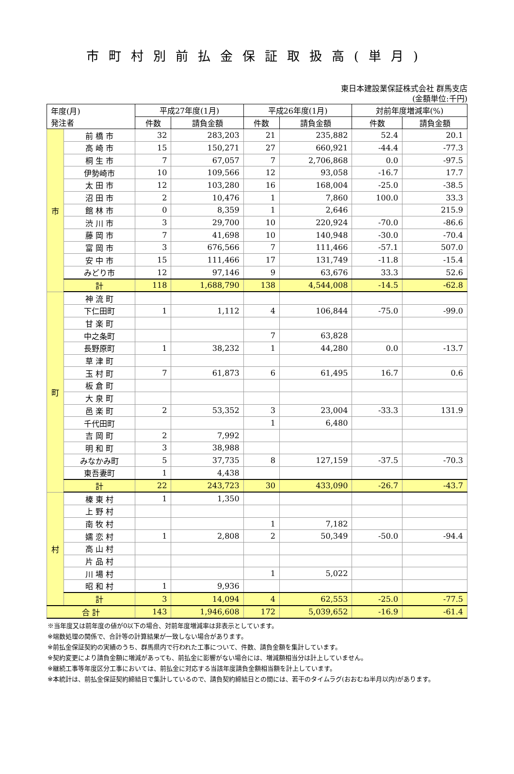市町村別前払金保証取扱高(単月)
東日本建設業保証株式会社 群馬支店
(金額単位:千円)
| 年度(月) 発注者 | | 平成27年度(1月) | | 平成26年度(1月) | | 対前年度増減率(%) | |
| --- | --- | --- | --- | --- | --- | --- | --- |
| | | 件数 | 請負金額 | 件数 | 請負金額 | 件数 | 請負金額 |
| 市 | 前 橋 市 | 32 | 283,203 | 21 | 235,882 | 52.4 | 20.1 |
| | 高 崎 市 | 15 | 150,271 | 27 | 660,921 | -44.4 | -77.3 |
| | 桐 生 市 | 7 | 67,057 | 7 | 2,706,868 | 0.0 | -97.5 |
| | 伊勢崎市 | 10 | 109,566 | 12 | 93,058 | -16.7 | 17.7 |
| | 太 田 市 | 12 | 103,280 | 16 | 168,004 | -25.0 | -38.5 |
| | 沼 田 市 | 2 | 10,476 | 1 | 7,860 | 100.0 | 33.3 |
| | 館 林 市 | 0 | 8,359 | 1 | 2,646 | | 215.9 |
| | 渋 川 市 | 3 | 29,700 | 10 | 220,924 | -70.0 | -86.6 |
| | 藤 岡 市 | 7 | 41,698 | 10 | 140,948 | -30.0 | -70.4 |
| | 富 岡 市 | 3 | 676,566 | 7 | 111,466 | -57.1 | 507.0 |
| | 安 中 市 | 15 | 111,466 | 17 | 131,749 | -11.8 | -15.4 |
| | みどり市 | 12 | 97,146 | 9 | 63,676 | 33.3 | 52.6 |
| | 計 | 118 | 1,688,790 | 138 | 4,544,008 | -14.5 | -62.8 |
| 町 | 神 流 町 | | | | | | |
| | 下仁田町 | 1 | 1,112 | 4 | 106,844 | -75.0 | -99.0 |
| | 甘 楽 町 | | | | | | |
| | 中之条町 | | | 7 | 63,828 | | |
| | 長野原町 | 1 | 38,232 | 1 | 44,280 | 0.0 | -13.7 |
| | 草 津 町 | | | | | | |
| | 玉 村 町 | 7 | 61,873 | 6 | 61,495 | 16.7 | 0.6 |
| | 板 倉 町 | | | | | | |
| | 大 泉 町 | | | | | | |
| | 邑 楽 町 | 2 | 53,352 | 3 | 23,004 | -33.3 | 131.9 |
| | 千代田町 | | | 1 | 6,480 | | |
| | 吉 岡 町 | 2 | 7,992 | | | | |
| | 明 和 町 | 3 | 38,988 | | | | |
| | みなかみ町 | 5 | 37,735 | 8 | 127,159 | -37.5 | -70.3 |
| | 東吾妻町 | 1 | 4,438 | | | | |
| | 計 | 22 | 243,723 | 30 | 433,090 | -26.7 | -43.7 |
| 村 | 榛 東 村 | 1 | 1,350 | | | | |
| | 上 野 村 | | | | | | |
| | 南 牧 村 | | | 1 | 7,182 | | |
| | 嬬 恋 村 | 1 | 2,808 | 2 | 50,349 | -50.0 | -94.4 |
| | 高 山 村 | | | | | | |
| | 片 品 村 | | | | | | |
| | 川 場 村 | | | 1 | 5,022 | | |
| | 昭 和 村 | 1 | 9,936 | | | | |
| | 計 | 3 | 14,094 | 4 | 62,553 | -25.0 | -77.5 |
| 合 計 | | 143 | 1,946,608 | 172 | 5,039,652 | -16.9 | -61.4 |
※当年度又は前年度の値が0以下の場合、対前年度増減率は非表示としています。
※端数処理の関係で、合計等の計算結果が一致しない場合があります。
※前払金保証契約の実績のうち、群馬県内で行われた工事について、件数、請負金額を集計しています。
※契約変更により請負金額に増減があっても、前払金に影響がない場合には、増減額相当分は計上していません。
※継続工事等年度区分工事においては、前払金に対応する当該年度請負金額相当額を計上しています。
※本統計は、前払金保証契約締結日で集計しているので、請負契約締結日との間には、若干のタイムラグ(おおむね半月以内)があります。